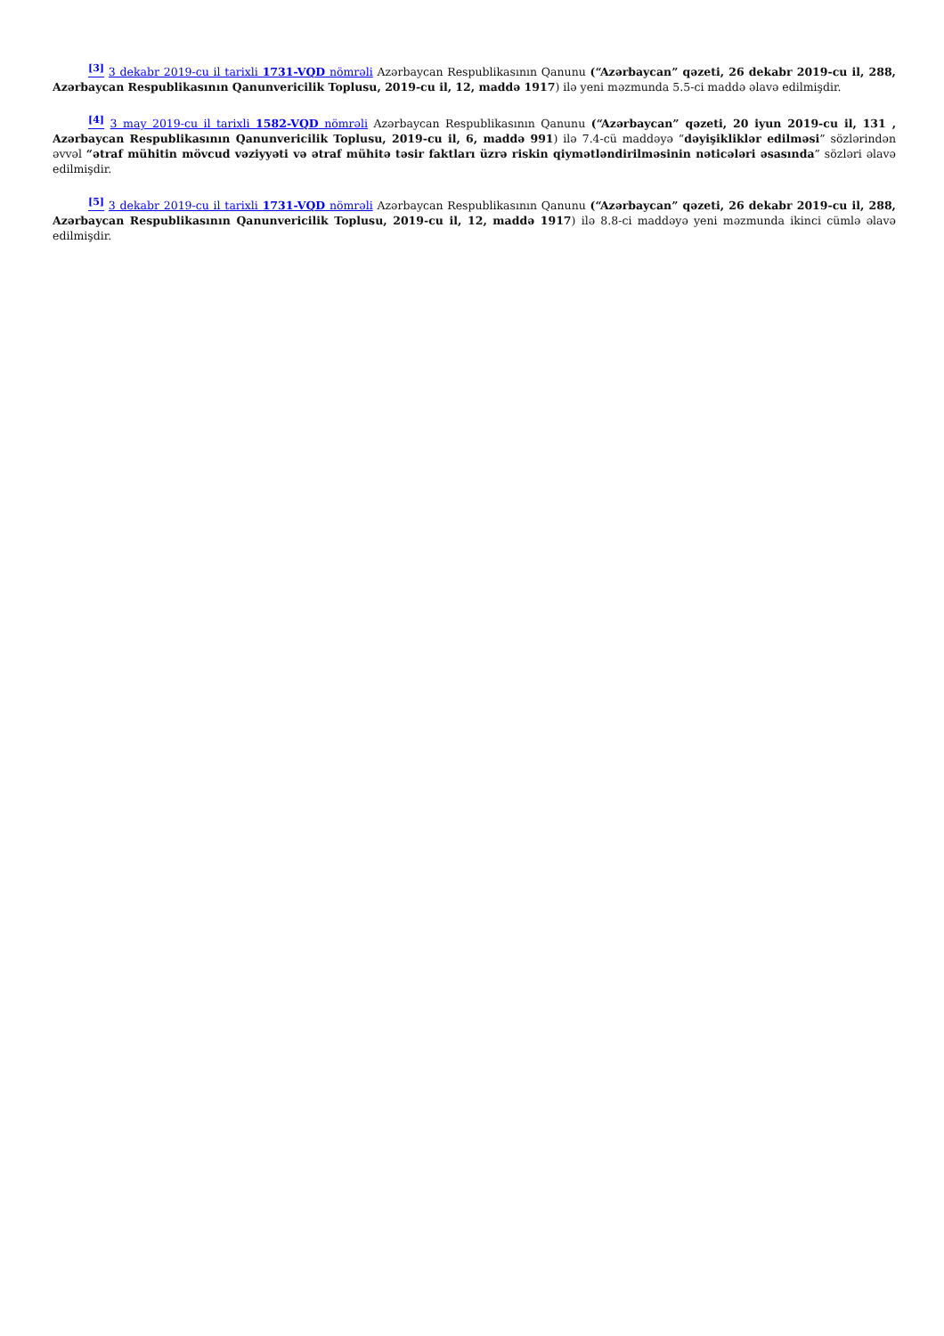<sup>[3]</sup> 3 dekabr 2019-cu il tarixli 1731-VQD nömrəli Azərbaycan Respublikasının Qanunu (“Azərbaycan” qəzeti, 26 dekabr 2019-cu il, 288, Azərbaycan Respublikasının Qanunvericilik Toplusu, 2019-cu il, 12, maddə 1917) ilə yeni məzmunda 5.5-ci maddə əlavə edilmişdir.
<sup>[4]</sup> 3 may 2019-cu il tarixli 1582-VQD nömrəli Azərbaycan Respublikasının Qanunu (“Azərbaycan” qəzeti, 20 iyun 2019-cu il, 131 , Azərbaycan Respublikasının Qanunvericilik Toplusu, 2019-cu il, 6, maddə 991) ilə 7.4-cü maddəyə “dəyişikliklər edilməsi” sözlərindən əvvəl “ətraf mühitin mövcud vəziyyəti və ətraf mühitə təsir faktları üzrə riskin qiymətləndirilməsinin nəticələri əsasında” sözləri əlavə edilmişdir.
<sup>[5]</sup> 3 dekabr 2019-cu il tarixli 1731-VQD nömrəli Azərbaycan Respublikasının Qanunu (“Azərbaycan” qəzeti, 26 dekabr 2019-cu il, 288, Azərbaycan Respublikasının Qanunvericilik Toplusu, 2019-cu il, 12, maddə 1917) ilə 8.8-ci maddəyə yeni məzmunda ikinci cümlə əlavə edilmişdir.